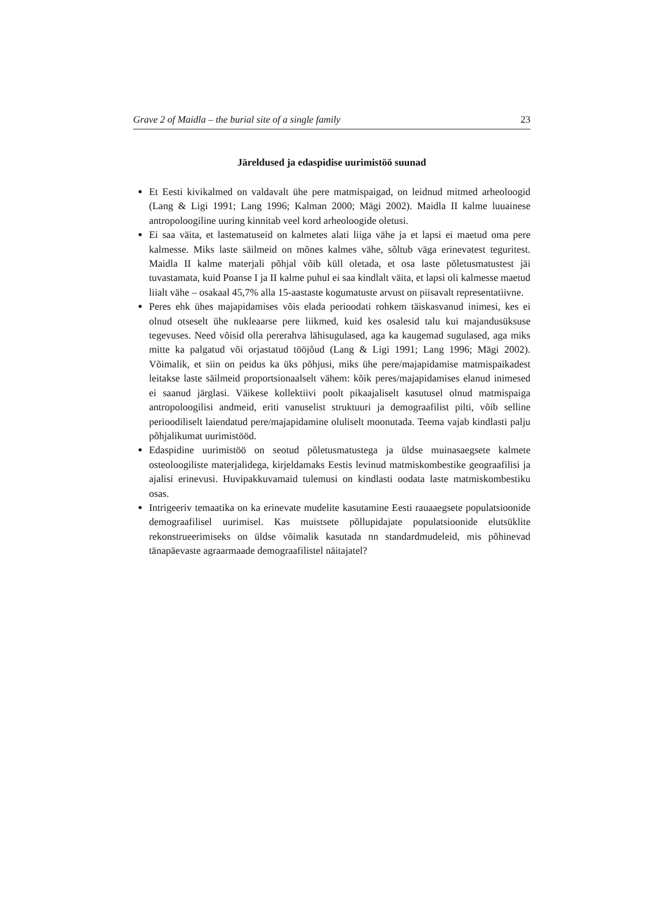Grave 2 of Maidla – the burial site of a single family 23
Järeldused ja edaspidise uurimistöö suunad
Et Eesti kivikalmed on valdavalt ühe pere matmispaigad, on leidnud mitmed arheoloogid (Lang & Ligi 1991; Lang 1996; Kalman 2000; Mägi 2002). Maidla II kalme luuainese antropoloogiline uuring kinnitab veel kord arheoloogide oletusi.
Ei saa väita, et lastematuseid on kalmetes alati liiga vähe ja et lapsi ei maetud oma pere kalmesse. Miks laste säilmeid on mõnes kalmes vähe, sõltub väga erinevatest teguritest. Maidla II kalme materjali põhjal võib küll oletada, et osa laste põletusmatustest jäi tuvastamata, kuid Poanse I ja II kalme puhul ei saa kindlalt väita, et lapsi oli kalmesse maetud liialt vähe – osakaal 45,7% alla 15-aastaste kogumatuste arvust on piisavalt representatiivne.
Peres ehk ühes majapidamises võis elada perioodati rohkem täiskasvanud inimesi, kes ei olnud otseselt ühe nukleaarse pere liikmed, kuid kes osalesid talu kui majandusüksuse tegevuses. Need võisid olla pererahva lähisugulased, aga ka kaugemad sugulased, aga miks mitte ka palgatud või orjastatud tööjõud (Lang & Ligi 1991; Lang 1996; Mägi 2002). Võimalik, et siin on peidus ka üks põhjusi, miks ühe pere/majapidamise matmispaikadest leitakse laste säilmeid proportsionaalselt vähem: kõik peres/majapidamises elanud inimesed ei saanud järglasi. Väikese kollektiivi poolt pikaajaliselt kasutusel olnud matmispaiga antropoloogilisi andmeid, eriti vanuselist struktuuri ja demograafilist pilti, võib selline perioodiliselt laiendatud pere/majapidamine oluliselt moonutada. Teema vajab kindlasti palju põhjalikumat uurimistööd.
Edaspidine uurimistöö on seotud põletusmatustega ja üldse muinasaegsete kalmete osteoloogiliste materjalidega, kirjeldamaks Eestis levinud matmiskombestike geograafilisi ja ajalisi erinevusi. Huvipakkuvamaid tulemusi on kindlasti oodata laste matmiskombestiku osas.
Intrigeeriv temaatika on ka erinevate mudelite kasutamine Eesti rauaaegsete populatsioonide demograafilisel uurimisel. Kas muistsete põllupidajate populatsioonide elutsüklite rekonstrueerimiseks on üldse võimalik kasutada nn standardmudeleid, mis põhinevad tänapäevaste agraarmaade demograafilistel näitajatel?